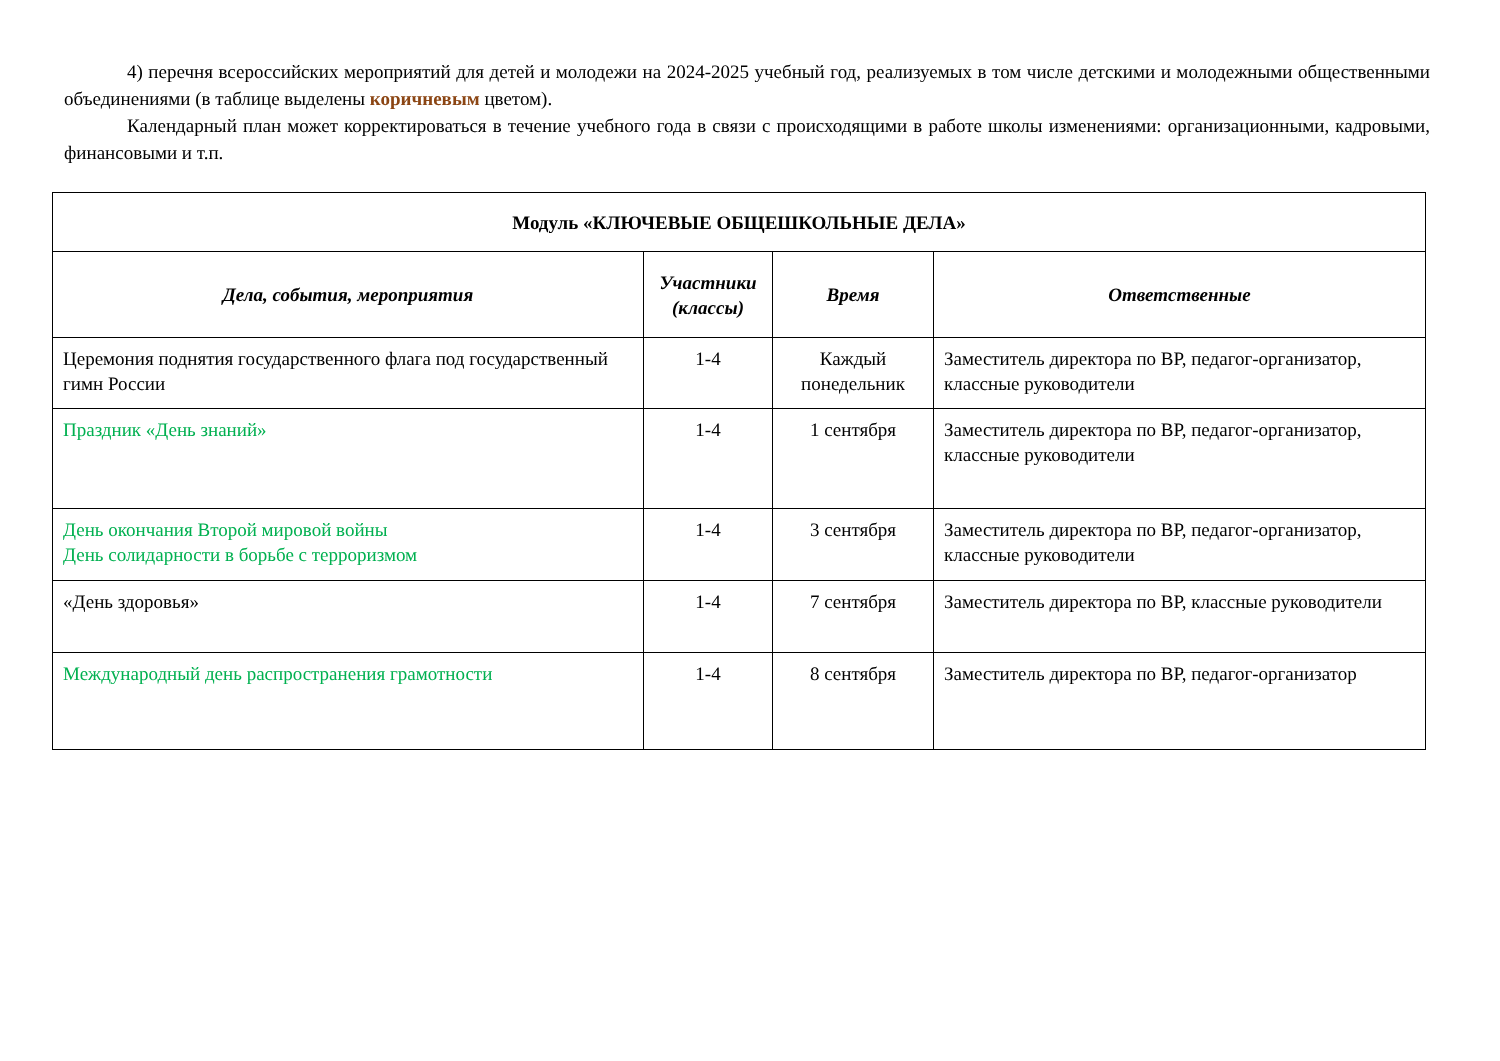4) перечня всероссийских мероприятий для детей и молодежи на 2024-2025 учебный год, реализуемых в том числе детскими и молодежными общественными объединениями (в таблице выделены коричневым цветом).
Календарный план может корректироваться в течение учебного года в связи с происходящими в работе школы изменениями: организационными, кадровыми, финансовыми и т.п.
| Модуль «КЛЮЧЕВЫЕ ОБЩЕШКОЛЬНЫЕ ДЕЛА» | | | |
| --- | --- | --- | --- |
| Дела, события, мероприятия | Участники (классы) | Время | Ответственные |
| Церемония поднятия государственного флага под государственный гимн России | 1-4 | Каждый понедельник | Заместитель директора по ВР, педагог-организатор, классные руководители |
| Праздник «День знаний» | 1-4 | 1 сентября | Заместитель директора по ВР, педагог-организатор, классные руководители |
| День окончания Второй мировой войны День солидарности в борьбе с терроризмом | 1-4 | 3 сентября | Заместитель директора по ВР, педагог-организатор, классные руководители |
| «День здоровья» | 1-4 | 7 сентября | Заместитель директора по ВР, классные руководители |
| Международный день распространения грамотности | 1-4 | 8 сентября | Заместитель директора по ВР, педагог-организатор |